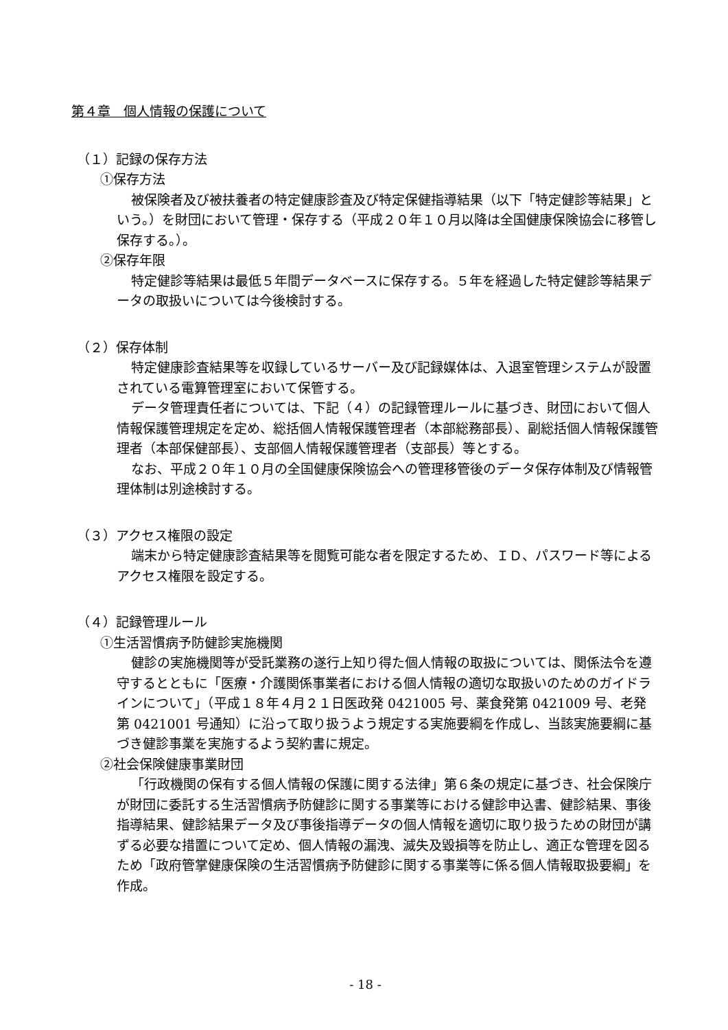第４章　個人情報の保護について
（１）記録の保存方法
①保存方法
被保険者及び被扶養者の特定健康診査及び特定保健指導結果（以下「特定健診等結果」という。）を財団において管理・保存する（平成２０年１０月以降は全国健康保険協会に移管し保存する。）。
②保存年限
特定健診等結果は最低５年間データベースに保存する。５年を経過した特定健診等結果データの取扱いについては今後検討する。
（２）保存体制
特定健康診査結果等を収録しているサーバー及び記録媒体は、入退室管理システムが設置されている電算管理室において保管する。
データ管理責任者については、下記（４）の記録管理ルールに基づき、財団において個人情報保護管理規定を定め、総括個人情報保護管理者（本部総務部長）、副総括個人情報保護管理者（本部保健部長）、支部個人情報保護管理者（支部長）等とする。
なお、平成２０年１０月の全国健康保険協会への管理移管後のデータ保存体制及び情報管理体制は別途検討する。
（３）アクセス権限の設定
端末から特定健康診査結果等を閲覧可能な者を限定するため、ＩＤ、パスワード等によるアクセス権限を設定する。
（４）記録管理ルール
①生活習慣病予防健診実施機関
健診の実施機関等が受託業務の遂行上知り得た個人情報の取扱については、関係法令を遵守するとともに「医療・介護関係事業者における個人情報の適切な取扱いのためのガイドラインについて」（平成１８年４月２１日医政発 0421005 号、薬食発第 0421009 号、老発第 0421001 号通知）に沿って取り扱うよう規定する実施要綱を作成し、当該実施要綱に基づき健診事業を実施するよう契約書に規定。
②社会保険健康事業財団
「行政機関の保有する個人情報の保護に関する法律」第６条の規定に基づき、社会保険庁が財団に委託する生活習慣病予防健診に関する事業等における健診申込書、健診結果、事後指導結果、健診結果データ及び事後指導データの個人情報を適切に取り扱うための財団が講ずる必要な措置について定め、個人情報の漏洩、滅失及毀損等を防止し、適正な管理を図るため「政府管掌健康保険の生活習慣病予防健診に関する事業等に係る個人情報取扱要綱」を作成。
- 18 -